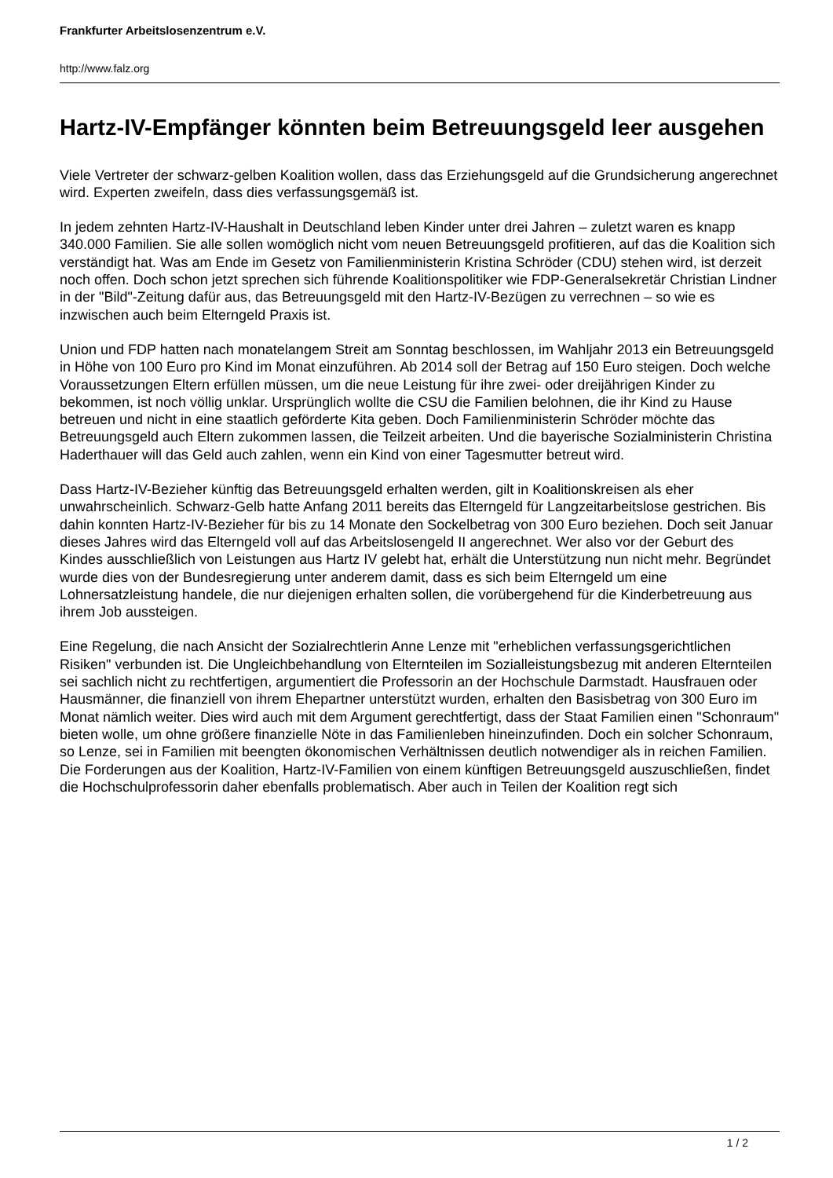Frankfurter Arbeitslosenzentrum e.V.
http://www.falz.org
Hartz-IV-Empfänger könnten beim Betreuungsgeld leer ausgehen
Viele Vertreter der schwarz-gelben Koalition wollen, dass das Erziehungsgeld auf die Grundsicherung angerechnet wird. Experten zweifeln, dass dies verfassungsgemäß ist.
In jedem zehnten Hartz-IV-Haushalt in Deutschland leben Kinder unter drei Jahren – zuletzt waren es knapp 340.000 Familien. Sie alle sollen womöglich nicht vom neuen Betreuungsgeld profitieren, auf das die Koalition sich verständigt hat. Was am Ende im Gesetz von Familienministerin Kristina Schröder (CDU) stehen wird, ist derzeit noch offen. Doch schon jetzt sprechen sich führende Koalitionspolitiker wie FDP-Generalsekretär Christian Lindner in der "Bild"-Zeitung dafür aus, das Betreuungsgeld mit den Hartz-IV-Bezügen zu verrechnen – so wie es inzwischen auch beim Elterngeld Praxis ist.
Union und FDP hatten nach monatelangem Streit am Sonntag beschlossen, im Wahljahr 2013 ein Betreuungsgeld in Höhe von 100 Euro pro Kind im Monat einzuführen. Ab 2014 soll der Betrag auf 150 Euro steigen. Doch welche Voraussetzungen Eltern erfüllen müssen, um die neue Leistung für ihre zwei- oder dreijährigen Kinder zu bekommen, ist noch völlig unklar. Ursprünglich wollte die CSU die Familien belohnen, die ihr Kind zu Hause betreuen und nicht in eine staatlich geförderte Kita geben. Doch Familienministerin Schröder möchte das Betreuungsgeld auch Eltern zukommen lassen, die Teilzeit arbeiten. Und die bayerische Sozialministerin Christina Haderthauer will das Geld auch zahlen, wenn ein Kind von einer Tagesmutter betreut wird.
Dass Hartz-IV-Bezieher künftig das Betreuungsgeld erhalten werden, gilt in Koalitionskreisen als eher unwahrscheinlich. Schwarz-Gelb hatte Anfang 2011 bereits das Elterngeld für Langzeitarbeitslose gestrichen. Bis dahin konnten Hartz-IV-Bezieher für bis zu 14 Monate den Sockelbetrag von 300 Euro beziehen. Doch seit Januar dieses Jahres wird das Elterngeld voll auf das Arbeitslosengeld II angerechnet. Wer also vor der Geburt des Kindes ausschließlich von Leistungen aus Hartz IV gelebt hat, erhält die Unterstützung nun nicht mehr. Begründet wurde dies von der Bundesregierung unter anderem damit, dass es sich beim Elterngeld um eine Lohnersatzleistung handele, die nur diejenigen erhalten sollen, die vorübergehend für die Kinderbetreuung aus ihrem Job aussteigen.
Eine Regelung, die nach Ansicht der Sozialrechtlerin Anne Lenze mit "erheblichen verfassungsgerichtlichen Risiken" verbunden ist. Die Ungleichbehandlung von Elternteilen im Sozialleistungsbezug mit anderen Elternteilen sei sachlich nicht zu rechtfertigen, argumentiert die Professorin an der Hochschule Darmstadt. Hausfrauen oder Hausmänner, die finanziell von ihrem Ehepartner unterstützt wurden, erhalten den Basisbetrag von 300 Euro im Monat nämlich weiter. Dies wird auch mit dem Argument gerechtfertigt, dass der Staat Familien einen "Schonraum" bieten wolle, um ohne größere finanzielle Nöte in das Familienleben hineinzufinden. Doch ein solcher Schonraum, so Lenze, sei in Familien mit beengten ökonomischen Verhältnissen deutlich notwendiger als in reichen Familien. Die Forderungen aus der Koalition, Hartz-IV-Familien von einem künftigen Betreuungsgeld auszuschließen, findet die Hochschulprofessorin daher ebenfalls problematisch. Aber auch in Teilen der Koalition regt sich
1 / 2